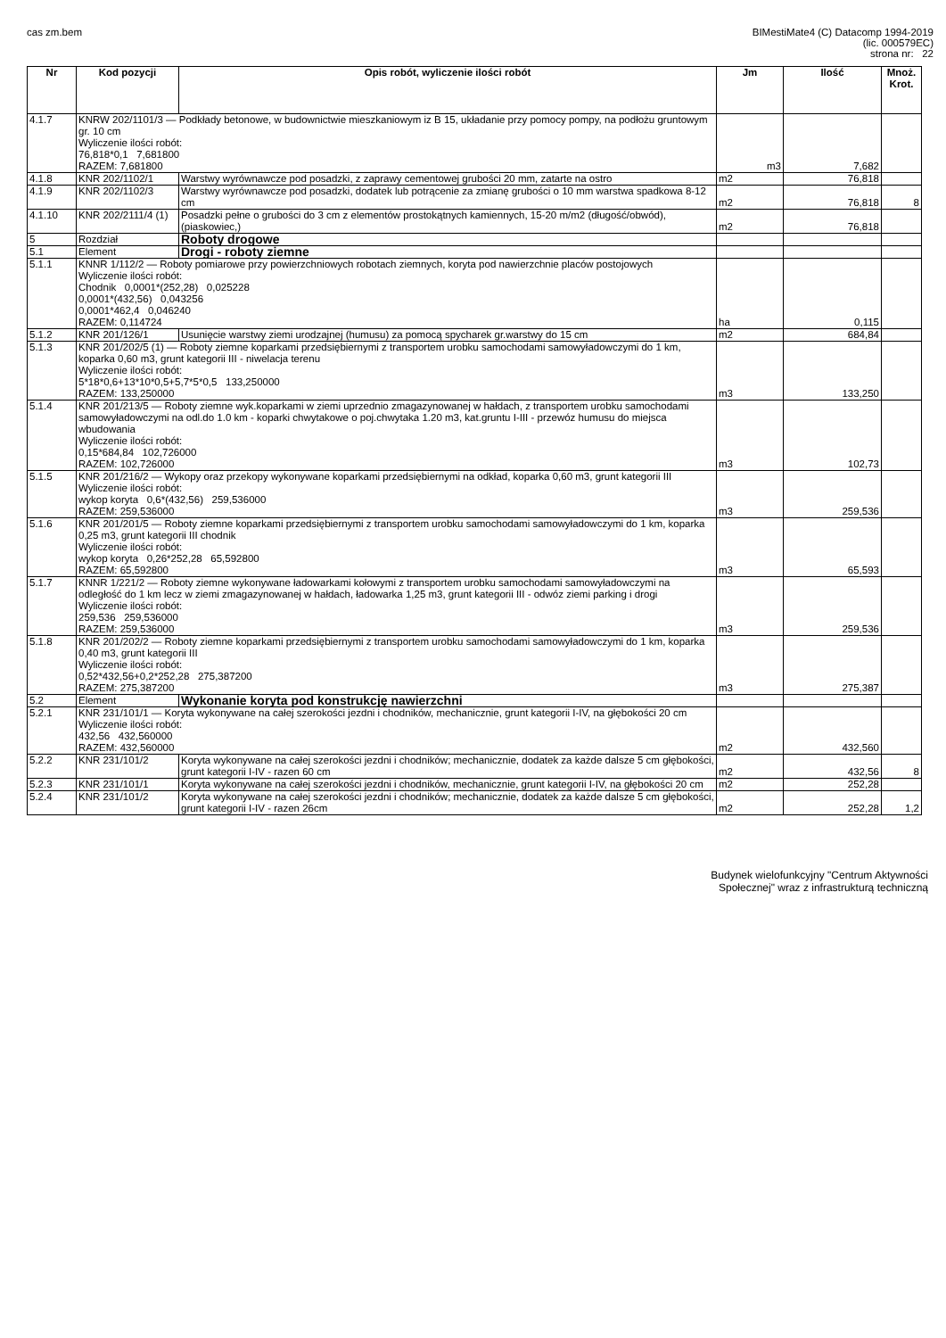cas zm.bem BIMestiMate4 (C) Datacomp 1994-2019
(lic. 000579EC)
strona nr: 22
| Nr | Kod pozycji | Opis robót, wyliczenie ilości robót | Jm | Ilość | Mnoż. Krot. |
| --- | --- | --- | --- | --- | --- |
| 4.1.7 | KNRW 202/1101/3 — Podkłady betonowe, w budownictwie mieszkaniowym iz B 15, układanie przy pomocy pompy, na podłożu gruntowym gr. 10 cm Wyliczenie ilości robót: 76,818*0,1 7,681800 RAZEM: 7,681800 | | m3 | 7,682 | |
| 4.1.8 | KNR 202/1102/1 | Warstwy wyrównawcze pod posadzki, z zaprawy cementowej grubości 20 mm, zatarte na ostro | m2 | 76,818 | |
| 4.1.9 | KNR 202/1102/3 | Warstwy wyrównawcze pod posadzki, dodatek lub potrącenie za zmianę grubości o 10 mm warstwa spadkowa 8-12 cm | m2 | 76,818 | 8 |
| 4.1.10 | KNR 202/2111/4 (1) | Posadzki pełne o grubości do 3 cm z elementów prostokątnych kamiennych, 15-20 m/m2 (długość/obwód), (piaskowiec,) | m2 | 76,818 | |
| 5 | Rozdział | Roboty drogowe | | | |
| 5.1 | Element | Drogi - roboty ziemne | | | |
| 5.1.1 | KNNR 1/112/2 — Roboty pomiarowe przy powierzchniowych robotach ziemnych, koryta pod nawierzchnie placów postojowych Wyliczenie ilości robót: Chodnik 0,0001*(252,28) 0,025228 0,0001*(432,56) 0,043256 0,0001*462,4 0,046240 RAZEM: 0,114724 | | ha | 0,115 | |
| 5.1.2 | KNR 201/126/1 | Usunięcie warstwy ziemi urodzajnej (humusu) za pomocą spycharek gr.warstwy do 15 cm | m2 | 684,84 | |
| 5.1.3 | KNR 201/202/5 (1) — Roboty ziemne koparkami przedsiębiernymi z transportem urobku samochodami samowyładowczymi do 1 km, koparka 0,60 m3, grunt kategorii III - niwelacja terenu Wyliczenie ilości robót: 5*18*0,6+13*10*0,5+5,7*5*0,5 133,250000 RAZEM: 133,250000 | | m3 | 133,250 | |
| 5.1.4 | KNR 201/213/5 — Roboty ziemne wyk.koparkami w ziemi uprzednio zmagazynowanej w hałdach, z transportem urobku samochodami samowyładowczymi na odl.do 1.0 km - koparki chwytakowe o poj.chwytaka 1.20 m3, kat.gruntu I-III - przewóz humusu do miejsca wbudowania Wyliczenie ilości robót: 0,15*684,84 102,726000 RAZEM: 102,726000 | | m3 | 102,73 | |
| 5.1.5 | KNR 201/216/2 — Wykopy oraz przekopy wykonywane koparkami przedsiębiernymi na odkład, koparka 0,60 m3, grunt kategorii III Wyliczenie ilości robót: wykop koryta 0,6*(432,56) 259,536000 RAZEM: 259,536000 | | m3 | 259,536 | |
| 5.1.6 | KNR 201/201/5 — Roboty ziemne koparkami przedsiębiernymi z transportem urobku samochodami samowyładowczymi do 1 km, koparka 0,25 m3, grunt kategorii III chodnik Wyliczenie ilości robót: wykop koryta 0,26*252,28 65,592800 RAZEM: 65,592800 | | m3 | 65,593 | |
| 5.1.7 | KNNR 1/221/2 — Roboty ziemne wykonywane ładowarkami kołowymi z transportem urobku samochodami samowyładowczymi na odległość do 1 km lecz w ziemi zmagazynowanej w hałdach, ładowarka 1,25 m3, grunt kategorii III - odwóz ziemi parking i drogi Wyliczenie ilości robót: 259,536 259,536000 RAZEM: 259,536000 | | m3 | 259,536 | |
| 5.1.8 | KNR 201/202/2 — Roboty ziemne koparkami przedsiębiernymi z transportem urobku samochodami samowyładowczymi do 1 km, koparka 0,40 m3, grunt kategorii III Wyliczenie ilości robót: 0,52*432,56+0,2*252,28 275,387200 RAZEM: 275,387200 | | m3 | 275,387 | |
| 5.2 | Element | Wykonanie koryta pod konstrukcję nawierzchni | | | |
| 5.2.1 | KNR 231/101/1 — Koryta wykonywane na całej szerokości jezdni i chodników, mechanicznie, grunt kategorii I-IV, na głębokości 20 cm Wyliczenie ilości robót: 432,56 432,560000 RAZEM: 432,560000 | | m2 | 432,560 | |
| 5.2.2 | KNR 231/101/2 | Koryta wykonywane na całej szerokości jezdni i chodników; mechanicznie, dodatek za każde dalsze 5 cm głębokości, grunt kategorii I-IV - razen 60 cm | m2 | 432,56 | 8 |
| 5.2.3 | KNR 231/101/1 | Koryta wykonywane na całej szerokości jezdni i chodników, mechanicznie, grunt kategorii I-IV, na głębokości 20 cm | m2 | 252,28 | |
| 5.2.4 | KNR 231/101/2 | Koryta wykonywane na całej szerokości jezdni i chodników; mechanicznie, dodatek za każde dalsze 5 cm głębokości, grunt kategorii I-IV - razen 26cm | m2 | 252,28 | 1,2 |
Budynek wielofunkcyjny "Centrum Aktywności
Społecznej" wraz z infrastrukturą techniczną